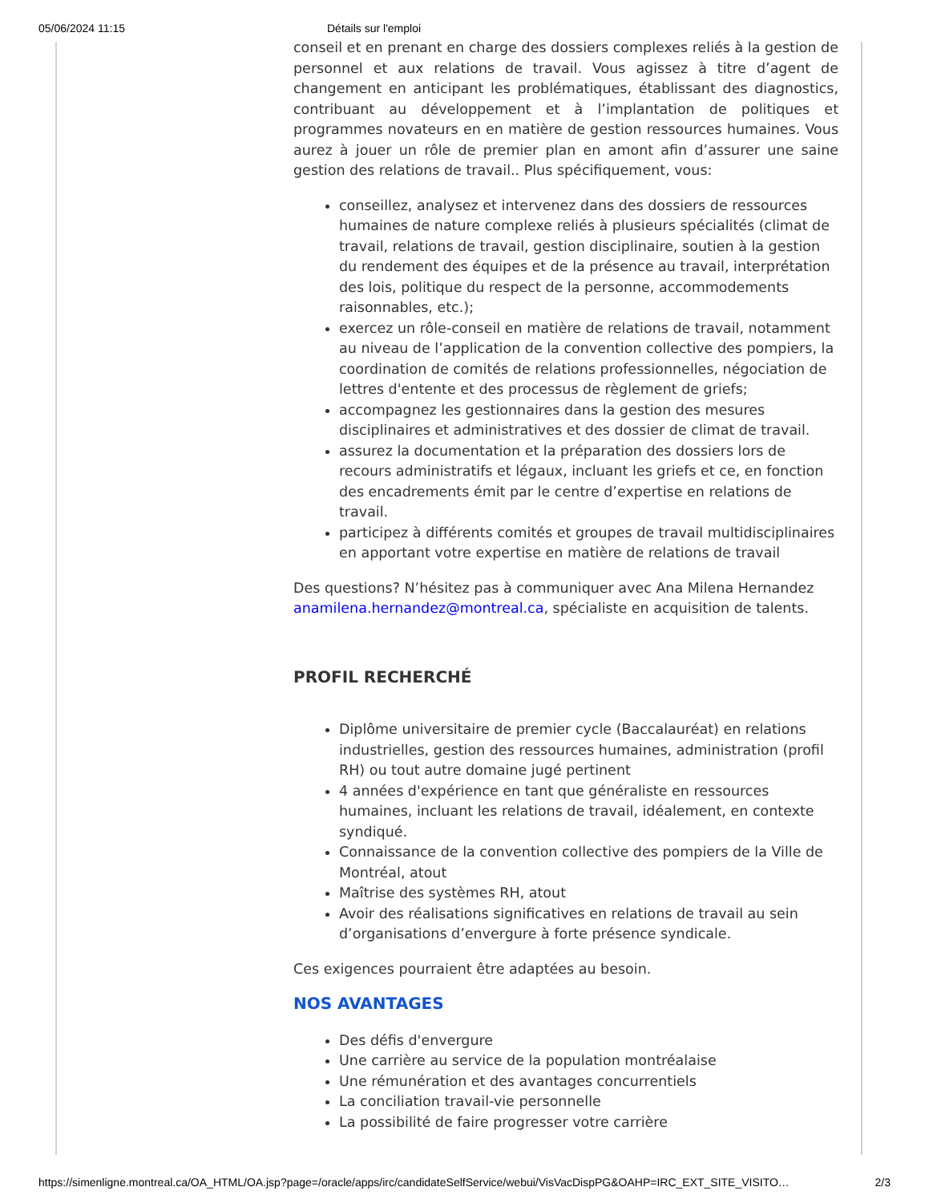05/06/2024 11:15 Détails sur l'emploi
conseil et en prenant en charge des dossiers complexes reliés à la gestion de personnel et aux relations de travail. Vous agissez à titre d’agent de changement en anticipant les problématiques, établissant des diagnostics, contribuant au développement et à l’implantation de politiques et programmes novateurs en en matière de gestion ressources humaines. Vous aurez à jouer un rôle de premier plan en amont afin d’assurer une saine gestion des relations de travail.. Plus spécifiquement, vous:
conseillez, analysez et intervenez dans des dossiers de ressources humaines de nature complexe reliés à plusieurs spécialités (climat de travail, relations de travail, gestion disciplinaire, soutien à la gestion du rendement des équipes et de la présence au travail, interprétation des lois, politique du respect de la personne, accommodements raisonnables, etc.);
exercez un rôle-conseil en matière de relations de travail, notamment au niveau de l’application de la convention collective des pompiers, la coordination de comités de relations professionnelles, négociation de lettres d'entente et des processus de règlement de griefs;
accompagnez les gestionnaires dans la gestion des mesures disciplinaires et administratives et des dossier de climat de travail.
assurez la documentation et la préparation des dossiers lors de recours administratifs et légaux, incluant les griefs et ce, en fonction des encadrements émit par le centre d’expertise en relations de travail.
participez à différents comités et groupes de travail multidisciplinaires en apportant votre expertise en matière de relations de travail
Des questions? N’hésitez pas à communiquer avec Ana Milena Hernandez anamilena.hernandez@montreal.ca, spécialiste en acquisition de talents.
PROFIL RECHERCHÉ
Diplôme universitaire de premier cycle (Baccalauréat) en relations industrielles, gestion des ressources humaines, administration (profil RH) ou tout autre domaine jugé pertinent
4 années d'expérience en tant que généraliste en ressources humaines, incluant les relations de travail, idéalement, en contexte syndiqué.
Connaissance de la convention collective des pompiers de la Ville de Montréal, atout
Maîtrise des systèmes RH, atout
Avoir des réalisations significatives en relations de travail au sein d’organisations d’envergure à forte présence syndicale.
Ces exigences pourraient être adaptées au besoin.
NOS AVANTAGES
Des défis d'envergure
Une carrière au service de la population montréalaise
Une rémunération et des avantages concurrentiels
La conciliation travail-vie personnelle
La possibilité de faire progresser votre carrière
https://simenligne.montreal.ca/OA_HTML/OA.jsp?page=/oracle/apps/irc/candidateSelfService/webui/VisVacDispPG&OAHP=IRC_EXT_SITE_VISITO… 2/3